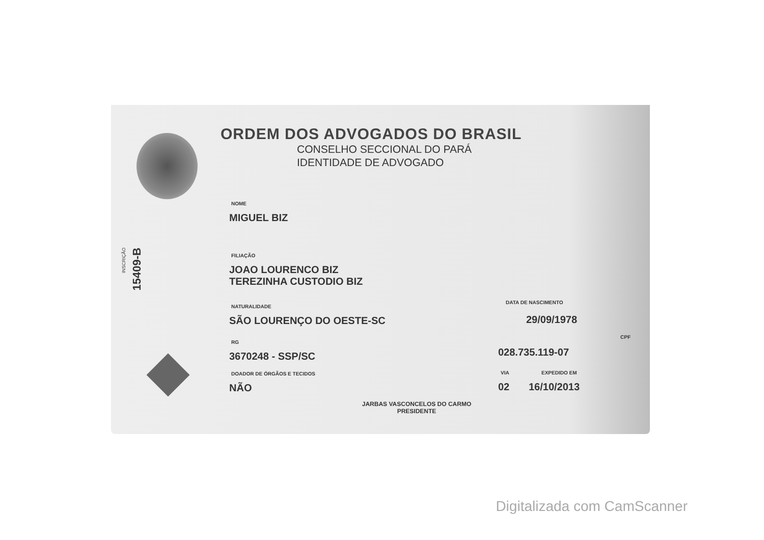ORDEM DOS ADVOGADOS DO BRASIL
CONSELHO SECCIONAL DO PARÁ
IDENTIDADE DE ADVOGADO
INSCRIÇÃO
15409-B
NOME
MIGUEL BIZ
FILIAÇÃO
JOAO LOURENCO BIZ
TEREZINHA CUSTODIO BIZ
NATURALIDADE
SÃO LOURENÇO DO OESTE-SC
DATA DE NASCIMENTO
29/09/1978
RG
3670248 - SSP/SC
CPF
028.735.119-07
DOADOR DE ÓRGÃOS E TECIDOS
NÃO
VIA
02
EXPEDIDO EM
16/10/2013
JARBAS VASCONCELOS DO CARMO
PRESIDENTE
Digitalizada com CamScanner